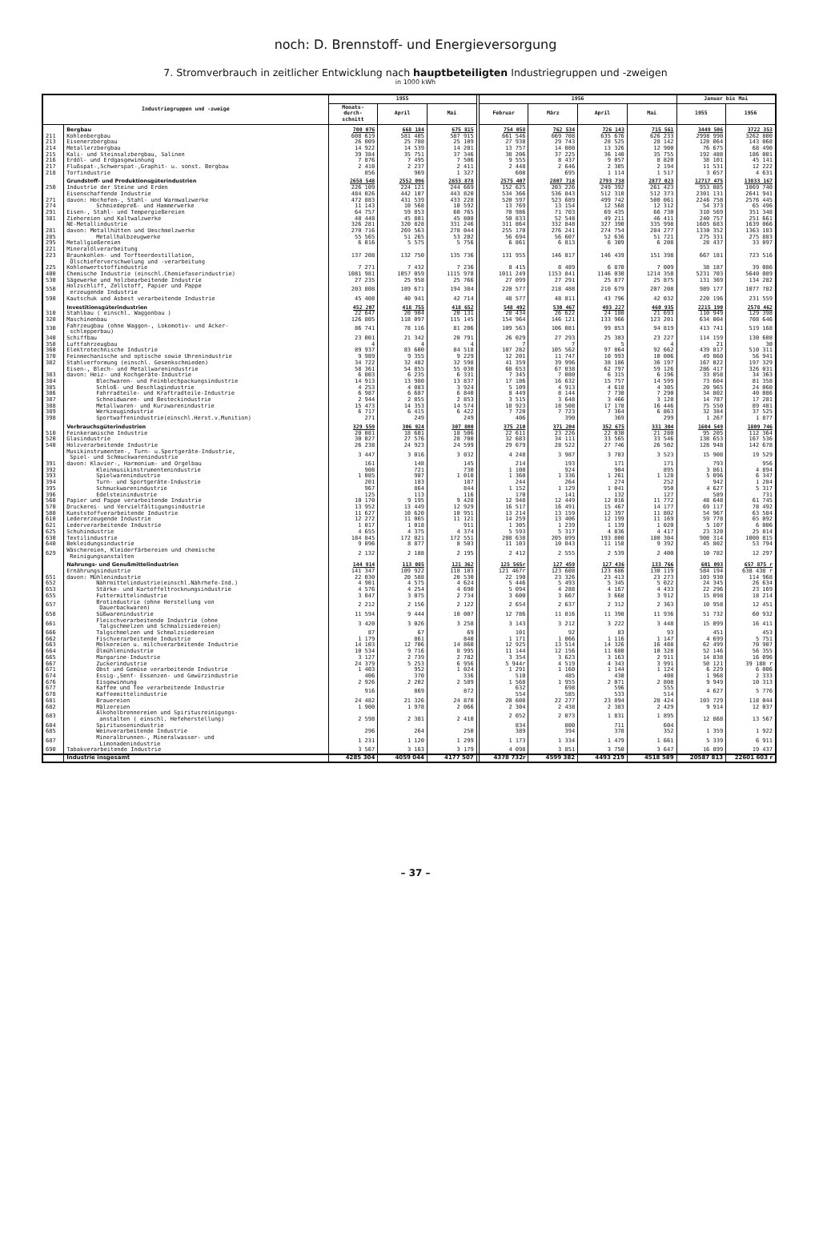noch: D. Brennstoff- und Energieversorgung
7. Stromverbrauch in zeitlicher Entwicklung nach hauptbeteiligten Industriegruppen und -zweigen
in 1000 kWh
| Industriegruppen und -zweige | | 1955 | | | | 1956 | | | | Januar bis Mai | |
| | | Monats- durch- schnitt | April | Mai | | Februar | März | April | Mai | 1955 | 1956 |
| | Bergbau | 700 076 | 668 184 | 675 815 | | 754 058 | 762 534 | 726 143 | 715 561 | 3449 506 | 3722 353 |
| 211 | Kohlenbergbau | 608 619 | 581 405 | 587 915 | | 661 546 | 669 708 | 635 676 | 626 233 | 2998 990 | 3262 800 |
| 213 | Eisenerzbergbau | 26 009 | 25 788 | 25 109 | | 27 938 | 29 743 | 28 525 | 28 142 | 128 064 | 143 068 |
| 214 | Metallerzbergbau | 14 922 | 14 539 | 14 201 | | 13 757 | 14 080 | 13 326 | 12 900 | 76 675 | 68 490 |
| 215 | Kali- und Steinsalzbergbau, Salinen | 39 384 | 35 751 | 37 346 | | 38 206 | 37 225 | 36 140 | 35 755 | 192 488 | 186 001 |
| 216 | Erdöl- und Erdgasgewinnung | 7 876 | 7 495 | 7 506 | | 9 555 | 8 437 | 9 057 | 8 820 | 38 101 | 45 141 |
| 217 | Flußspat-,Schwerspat-,Graphit- u. sonst. Bergbau | 2 410 | 2 237 | 2 411 | | 2 448 | 2 646 | 2 305 | 2 194 | 11 531 | 12 222 |
| 218 | Torfindustrie | 856 | 969 | 1 327 | | 608 | 695 | 1 114 | 1 517 | 3 657 | 4 631 |
| | Grundstoff- und Produktionsgüterindustrien | 2658 548 | 2552 096 | 2653 878 | | 2575 407 | 2807 718 | 2793 738 | 2877 023 | 12717 475 | 13833 167 |
| 250 | Industrie der Steine und Erden | 226 109 | 224 121 | 244 669 | | 152 625 | 203 226 | 249 392 | 261 423 | 953 085 | 1069 740 |
| | Eisenschaffende Industrie | 484 026 | 442 107 | 443 820 | | 534 366 | 536 843 | 512 310 | 512 373 | 2301 131 | 2641 941 |
| 271 | davon: Hochofen-, Stahl- und Warmwalzwerke | 472 883 | 431 539 | 433 228 | | 520 597 | 523 689 | 499 742 | 500 061 | 2246 758 | 2576 445 |
| 274 | Schmiedepreß- und Hammerwerke | 11 143 | 10 568 | 10 592 | | 13 769 | 13 154 | 12 568 | 12 312 | 54 373 | 65 496 |
| 291 | Eisen-, Stahl- und Tempergießereien | 64 757 | 59 853 | 60 765 | | 70 986 | 71 703 | 69 435 | 66 730 | 310 569 | 351 348 |
| 381 | Ziehereien und Kaltwalzwerke | 48 448 | 45 801 | 45 808 | | 50 833 | 52 548 | 49 211 | 46 411 | 240 757 | 251 661 |
| | NE-Metallindustrie | 326 281 | 320 828 | 331 246 | | 311 864 | 332 848 | 327 390 | 335 998 | 1605 683 | 1639 066 |
| 281 | davon: Metallhütten und Umschmelzwerke | 270 716 | 269 563 | 278 044 | | 255 170 | 276 241 | 274 754 | 284 277 | 1330 352 | 1363 183 |
| 285 | Metallhalbzeugwerke | 55 565 | 51 265 | 53 202 | | 56 694 | 56 607 | 52 636 | 51 721 | 275 331 | 275 883 |
| 295 | Metallgießereien | 6 016 | 5 575 | 5 756 | | 6 861 | 6 813 | 6 309 | 6 208 | 28 437 | 33 097 |
| 221 | Mineralölverarbeitung | | | | | | | | | | |
| 223 | Braunkohlen- und Torfteerdestillation, | 137 208 | 132 750 | 135 736 | | 131 955 | 146 817 | 146 439 | 151 398 | 667 181 | 723 516 |
| | Ölschieferverschwelung und -verarbeitung | | | | | | | | | | |
| 225 | Kohlenwertstoffindustrie | 7 271 | 7 432 | 7 236 | | 8 415 | 8 489 | 6 870 | 7 009 | 38 187 | 39 086 |
| 400 | Chemische Industrie (einschl.Chemiefaserindustrie) | 1081 981 | 1057 059 | 1115 978 | | 1011 249 | 1153 841 | 1146 030 | 1214 358 | 5231 703 | 5640 089 |
| 530 | Sägewerke und holzbearbeitende Industrie | 27 235 | 25 958 | 25 766 | | 27 099 | 27 291 | 25 877 | 25 875 | 131 369 | 134 282 |
| 550 | Holzschliff, Zellstoff, Papier und Pappe erzeugende Industrie | 203 808 | 189 671 | 194 384 | | 220 577 | 218 488 | 210 679 | 207 208 | 989 177 | 1077 782 |
| 590 | Kautschuk und Asbest verarbeitende Industrie | 45 408 | 40 941 | 42 714 | | 48 577 | 48 811 | 43 796 | 42 032 | 220 196 | 231 559 |
| | Investitionsgüterindustrien | 452 207 | 418 755 | 418 652 | | 548 492 | 530 467 | 493 227 | 460 935 | 2215 190 | 2578 462 |
| 310 | Stahlbau ( einschl. Waggonbau ) | 22 647 | 20 904 | 20 131 | | 28 434 | 26 622 | 24 180 | 21 693 | 110 949 | 129 398 |
| 320 | Maschinenbau | 126 805 | 118 097 | 115 145 | | 154 964 | 146 121 | 133 966 | 123 201 | 634 004 | 708 646 |
| 330 | Fahrzeugbau (ohne Waggon-, Lokomotiv- und Acker- schlepperbau) | 86 741 | 78 116 | 81 206 | | 109 563 | 106 081 | 99 853 | 94 819 | 413 741 | 519 168 |
| 340 | Schiffbau | 23 001 | 21 342 | 20 791 | | 26 029 | 27 293 | 25 383 | 23 227 | 114 159 | 130 608 |
| 350 | Luftfahrzeugbau | 4 | 4 | 4 | | 7 | 7 | 5 | 4 | 21 | 30 |
| 360 | Elektrotechnische Industrie | 89 937 | 83 600 | 84 518 | | 107 282 | 105 562 | 97 864 | 92 662 | 439 817 | 510 311 |
| 370 | Feinmechanische und optische sowie Uhrenindustrie | 9 989 | 9 355 | 9 229 | | 12 201 | 11 747 | 10 993 | 10 006 | 49 060 | 56 941 |
| 382 | Stahlverformung (einschl. Gesenkschmieden) | 34 722 | 32 482 | 32 598 | | 41 359 | 39 996 | 38 186 | 36 197 | 167 022 | 197 329 |
| | Eisen-, Blech- und Metallwarenindustrie | 58 361 | 54 855 | 55 030 | | 68 653 | 67 038 | 62 797 | 59 126 | 286 417 | 326 031 |
| 383 | davon: Heiz- und Kochgeräte-Industrie | 6 803 | 6 235 | 6 331 | | 7 345 | 7 080 | 6 315 | 6 196 | 33 058 | 34 363 |
| 384 | Blechwaren- und Feinblechpackungsindustrie | 14 913 | 13 980 | 13 837 | | 17 186 | 16 632 | 15 757 | 14 599 | 73 604 | 81 358 |
| 385 | Schloß- und Beschlagindustrie | 4 253 | 4 083 | 3 924 | | 5 109 | 4 913 | 4 618 | 4 305 | 20 965 | 24 060 |
| 386 | Fahrradteile- und Kraftradteile-Industrie | 6 987 | 6 687 | 6 840 | | 8 449 | 8 144 | 7 730 | 7 290 | 34 802 | 40 086 |
| 387 | Schneidwaren- und Besteckindustrie | 2 944 | 2 855 | 2 853 | | 3 515 | 3 648 | 3 466 | 3 128 | 14 787 | 17 281 |
| 388 | Metallwaren- und Kurzwarenindustrie | 15 473 | 14 353 | 14 574 | | 18 923 | 18 508 | 17 178 | 16 446 | 75 550 | 89 481 |
| 389 | Werkzeugindustrie | 6 717 | 6 415 | 6 422 | | 7 720 | 7 723 | 7 364 | 6 863 | 32 384 | 37 525 |
| 398 | Sportwaffenindustrie(einschl.Herst.v.Munition) | 271 | 249 | 249 | | 406 | 390 | 369 | 299 | 1 267 | 1 877 |
| | Verbrauchsgüterindustrien | 329 559 | 306 924 | 307 800 | | 375 210 | 371 204 | 352 675 | 331 304 | 1604 549 | 1809 746 |
| 510 | Feinkeramische Industrie | 20 081 | 18 601 | 18 506 | | 22 611 | 23 226 | 22 030 | 21 280 | 95 205 | 112 364 |
| 520 | Glasindustrie | 30 027 | 27 576 | 28 700 | | 32 683 | 34 111 | 33 565 | 33 546 | 138 653 | 167 536 |
| 540 | Holzverarbeitende Industrie | 26 238 | 24 923 | 24 599 | | 29 679 | 28 522 | 27 746 | 26 502 | 128 948 | 142 678 |
| | Musikinstrumenten-, Turn- u.Sportgeräte-Industrie, Spiel- und Schmuckwarenindustrie | 3 447 | 3 016 | 3 032 | | 4 248 | 3 987 | 3 783 | 3 523 | 15 908 | 19 529 |
| 391 | davon: Klavier-, Harmonium- und Orgelbau | 161 | 148 | 145 | | 214 | 193 | 171 | 171 | 793 | 956 |
| 392 | Kleinmusikinstrumentenindustrie | 908 | 721 | 730 | | 1 108 | 924 | 904 | 895 | 3 861 | 4 894 |
| 393 | Spielwarenindustrie | 1 085 | 987 | 1 010 | | 1 360 | 1 336 | 1 261 | 1 128 | 5 096 | 6 347 |
| 394 | Turn- und Sportgeräte-Industrie | 201 | 183 | 187 | | 244 | 264 | 274 | 252 | 942 | 1 284 |
| 395 | Schmuckwarenindustrie | 967 | 864 | 844 | | 1 152 | 1 129 | 1 041 | 950 | 4 627 | 5 317 |
| 396 | Edelsteinindustrie | 125 | 113 | 116 | | 170 | 141 | 132 | 127 | 589 | 731 |
| 560 | Papier und Pappe verarbeitende Industrie | 10 170 | 9 195 | 9 428 | | 12 948 | 12 449 | 12 016 | 11 772 | 48 648 | 61 745 |
| 570 | Druckerei- und Vervielfältigungsindustrie | 13 952 | 13 449 | 12 929 | | 16 517 | 16 491 | 15 467 | 14 177 | 69 117 | 78 492 |
| 580 | Kunststoffverarbeitende Industrie | 11 627 | 10 620 | 10 951 | | 13 214 | 13 159 | 12 397 | 11 802 | 54 967 | 63 584 |
| 610 | Ledererzeugende Industrie | 12 272 | 11 065 | 11 121 | | 14 259 | 13 406 | 12 199 | 11 169 | 59 778 | 65 092 |
| 621 | Lederverarbeitende Industrie | 1 017 | 1 018 | 911 | | 1 305 | 1 239 | 1 139 | 1 020 | 5 107 | 6 006 |
| 625 | Schuhindustrie | 4 655 | 4 375 | 4 374 | | 5 593 | 5 317 | 4 836 | 4 417 | 23 320 | 25 814 |
| 630 | Textilindustrie | 184 845 | 172 021 | 172 551 | | 208 638 | 205 899 | 193 800 | 180 304 | 908 314 | 1000 815 |
| 640 | Bekleidungsindustrie | 9 096 | 8 877 | 8 503 | | 11 103 | 10 843 | 11 158 | 9 392 | 45 802 | 53 794 |
| 629 | Wäschereien, Kleiderfärbereien und chemische Reinigungsanstalten | 2 132 | 2 188 | 2 195 | | 2 412 | 2 555 | 2 539 | 2 400 | 10 782 | 12 297 |
| | Nahrungs- und Genußmittelindustrien | 144 914 | 113 085 | 121 362 | | 125 565r | 127 459 | 127 436 | 133 766 | 601 093 | 657 875 r |
| | Ernährungsindustrie | 141 347 | 109 922 | 118 183 | | 121 467r | 123 608 | 123 686 | 130 119 | 584 194 | 638 438 r |
| 651 | davon: Mühlenindustrie | 22 030 | 20 588 | 20 530 | | 22 190 | 23 326 | 23 413 | 23 273 | 103 930 | 114 968 |
| 652 | Nährmittelindustrie(einschl.Nährhefe-Ind.) | 4 901 | 4 575 | 4 624 | | 5 446 | 5 493 | 5 345 | 5 022 | 24 345 | 26 634 |
| 653 | Stärke- und Kartoffeltrocknungsindustrie | 4 576 | 4 254 | 4 690 | | 5 094 | 4 288 | 4 167 | 4 433 | 22 296 | 23 169 |
| 655 | Futtermittelindustrie | 3 047 | 3 075 | 2 734 | | 3 600 | 3 667 | 3 668 | 3 912 | 15 098 | 18 214 |
| 657 | Brotindustrie (ohne Herstellung von Dauerbackwaren) | 2 212 | 2 156 | 2 122 | | 2 654 | 2 637 | 2 312 | 2 363 | 10 958 | 12 451 |
| 658 | Süßwarenindustrie | 11 594 | 9 444 | 10 007 | | 12 786 | 11 816 | 11 398 | 11 936 | 51 732 | 60 932 |
| 661 | Fleischverarbeitende Industrie (ohne Talgschmelzen und Schmalzsiedereien) | 3 420 | 3 026 | 3 258 | | 3 143 | 3 212 | 3 222 | 3 448 | 15 099 | 16 411 |
| 666 | Talgschmelzen und Schmalzsiedereien | 87 | 67 | 69 | | 101 | 92 | 83 | 93 | 451 | 453 |
| 662 | Fischverarbeitende Industrie | 1 179 | 861 | 840 | | 1 171 | 1 066 | 1 116 | 1 147 | 4 699 | 5 751 |
| 663 | Molkereien u. milchverarbeitende Industrie | 14 103 | 12 706 | 14 860 | | 12 925 | 13 514 | 14 326 | 16 488 | 62 499 | 70 907 |
| 664 | Ölmühlenindustrie | 10 534 | 9 716 | 8 995 | | 11 144 | 12 156 | 11 680 | 10 328 | 52 146 | 56 355 |
| 665 | Margarine-Industrie | 3 127 | 2 739 | 2 782 | | 3 354 | 3 623 | 3 163 | 2 911 | 14 838 | 16 096 |
| 667 | Zuckerindustrie | 24 379 | 5 253 | 6 956 | | 5 944r | 4 519 | 4 343 | 3 991 | 50 121 | 39 188 r |
| 671 | Obst und Gemüse verarbeitende Industrie | 1 403 | 952 | 1 024 | | 1 291 | 1 160 | 1 144 | 1 124 | 6 229 | 6 006 |
| 674 | Essig-,Senf- Essenzen- und Gewürzindustrie | 406 | 370 | 336 | | 510 | 485 | 430 | 408 | 1 968 | 2 333 |
| 676 | Eisgewinnung | 2 926 | 2 202 | 2 589 | | 1 568 | 1 955 | 2 071 | 2 808 | 9 949 | 10 313 |
| 677 | Kaffee und Tee verarbeitende Industrie | 916 | 869 | 872 | | 632 | 698 | 596 | 555 | 4 627 | 5 776 |
| 678 | Kaffeemittelindustrie | | | | | 554 | 585 | 533 | 514 | | |
| 681 | Brauereien | 24 482 | 21 326 | 24 870 | | 20 608 | 22 277 | 23 894 | 28 424 | 103 729 | 118 044 |
| 682 | Mälzereien | 1 900 | 1 978 | 2 066 | | 2 304 | 2 438 | 2 383 | 2 429 | 9 914 | 12 037 |
| 683 | Alkoholbrennereien und Spiritusreinigungs- anstalten ( einschl. Hefeherstellung) | 2 598 | 2 381 | 2 410 | | 2 052 | 2 073 | 1 831 | 1 895 | 12 868 | 13 567 |
| 684 | Spirituosenindustrie | | | | | 834 | 800 | 711 | 604 | | |
| 685 | Weinverarbeitende Industrie | 296 | 264 | 250 | | 389 | 394 | 378 | 352 | 1 359 | 1 922 |
| 687 | Mineralbrunnen-, Mineralwasser- und Limonadenindustrie | 1 231 | 1 120 | 1 299 | | 1 173 | 1 334 | 1 479 | 1 661 | 5 339 | 6 911 |
| 690 | Tabakverarbeitende Industrie | 3 567 | 3 163 | 3 179 | | 4 098 | 3 851 | 3 750 | 3 647 | 16 899 | 19 437 |
| | Industrie insgesamt | 4285 304 | 4059 044 | 4177 507 | | 4378 732r | 4599 382 | 4493 219 | 4518 589 | 20587 813 | 22601 603 r |
– 37 –